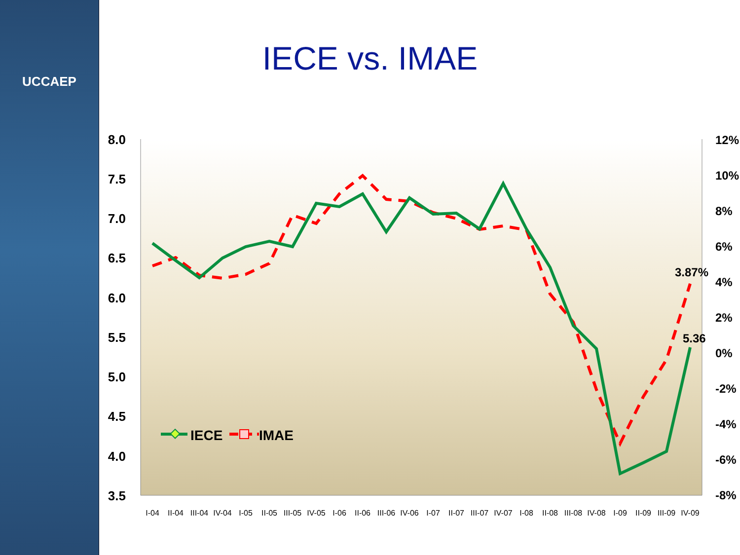UCCAEP
IECE vs. IMAE
8.0
7.5
7.0
6.5
6.0
5.5
5.0
4.5
4.0
3.5
12%
10%
8%
6%
4%
2%
0%
-2%
-4%
-6%
-8%
I-04
II-04
III-04
IV-04
I-05
II-05
III-05
IV-05
I-06
II-06
III-06
IV-06
I-07
II-07
III-07
IV-07
I-08
II-08
III-08
IV-08
I-09
II-09
III-09
IV-09
3.87%
5.36
IECE
IMAE